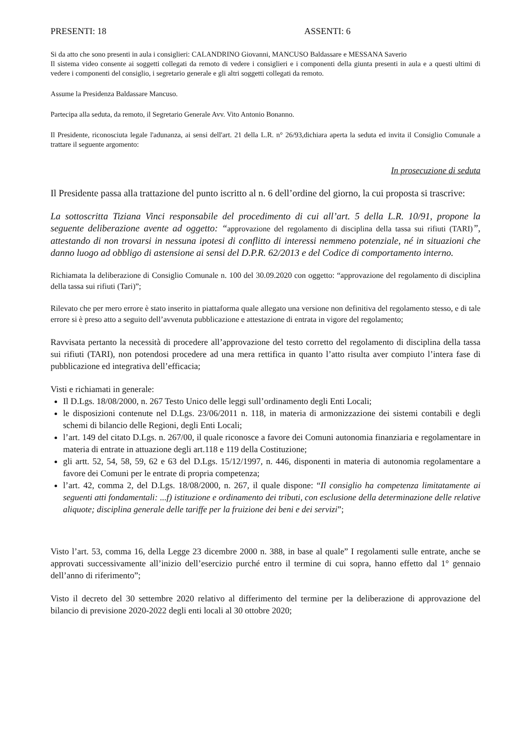PRESENTI: 18 ASSENTI: 6
Si da atto che sono presenti in aula i consiglieri: CALANDRINO Giovanni, MANCUSO Baldassare e MESSANA Saverio
Il sistema video consente ai soggetti collegati da remoto di vedere i consiglieri e i componenti della giunta presenti in aula e a questi ultimi di vedere i componenti del consiglio, i segretario generale e gli altri soggetti collegati da remoto.
Assume la Presidenza Baldassare Mancuso.
Partecipa alla seduta, da remoto, il Segretario Generale Avv. Vito Antonio Bonanno.
Il Presidente, riconosciuta legale l'adunanza, ai sensi dell'art. 21 della L.R. n° 26/93,dichiara aperta la seduta ed invita il Consiglio Comunale a trattare il seguente argomento:
In prosecuzione di seduta
Il Presidente passa alla trattazione del punto iscritto al n. 6 dell’ordine del giorno, la cui proposta si trascrive:
La sottoscritta Tiziana Vinci responsabile del procedimento di cui all’art. 5 della L.R. 10/91, propone la seguente deliberazione avente ad oggetto: “approvazione del regolamento di disciplina della tassa sui rifiuti (TARI)”, attestando di non trovarsi in nessuna ipotesi di conflitto di interessi nemmeno potenziale, né in situazioni che danno luogo ad obbligo di astensione ai sensi del D.P.R. 62/2013 e del Codice di comportamento interno.
Richiamata la deliberazione di Consiglio Comunale n. 100 del 30.09.2020 con oggetto: “approvazione del regolamento di disciplina della tassa sui rifiuti (Tari)”;
Rilevato che per mero errore è stato inserito in piattaforma quale allegato una versione non definitiva del regolamento stesso, e di tale errore si è preso atto a seguito dell’avvenuta pubblicazione e attestazione di entrata in vigore del regolamento;
Ravvisata pertanto la necessità di procedere all’approvazione del testo corretto del regolamento di disciplina della tassa sui rifiuti (TARI), non potendosi procedere ad una mera rettifica in quanto l’atto risulta aver compiuto l’intera fase di pubblicazione ed integrativa dell’efficacia;
Visti e richiamati in generale:
Il D.Lgs. 18/08/2000, n. 267 Testo Unico delle leggi sull’ordinamento degli Enti Locali;
le disposizioni contenute nel D.Lgs. 23/06/2011 n. 118, in materia di armonizzazione dei sistemi contabili e degli schemi di bilancio delle Regioni, degli Enti Locali;
l’art. 149 del citato D.Lgs. n. 267/00, il quale riconosce a favore dei Comuni autonomia finanziaria e regolamentare in materia di entrate in attuazione degli art.118 e 119 della Costituzione;
gli artt. 52, 54, 58, 59, 62 e 63 del D.Lgs. 15/12/1997, n. 446, disponenti in materia di autonomia regolamentare a favore dei Comuni per le entrate di propria competenza;
l’art. 42, comma 2, del D.Lgs. 18/08/2000, n. 267, il quale dispone: “Il consiglio ha competenza limitatamente ai seguenti atti fondamentali: ...f) istituzione e ordinamento dei tributi, con esclusione della determinazione delle relative aliquote; disciplina generale delle tariffe per la fruizione dei beni e dei servizi”;
Visto l’art. 53, comma 16, della Legge 23 dicembre 2000 n. 388, in base al quale” I regolamenti sulle entrate, anche se approvati successivamente all’inizio dell’esercizio purché entro il termine di cui sopra, hanno effetto dal 1° gennaio dell’anno di riferimento”;
Visto il decreto del 30 settembre 2020 relativo al differimento del termine per la deliberazione di approvazione del bilancio di previsione 2020-2022 degli enti locali al 30 ottobre 2020;